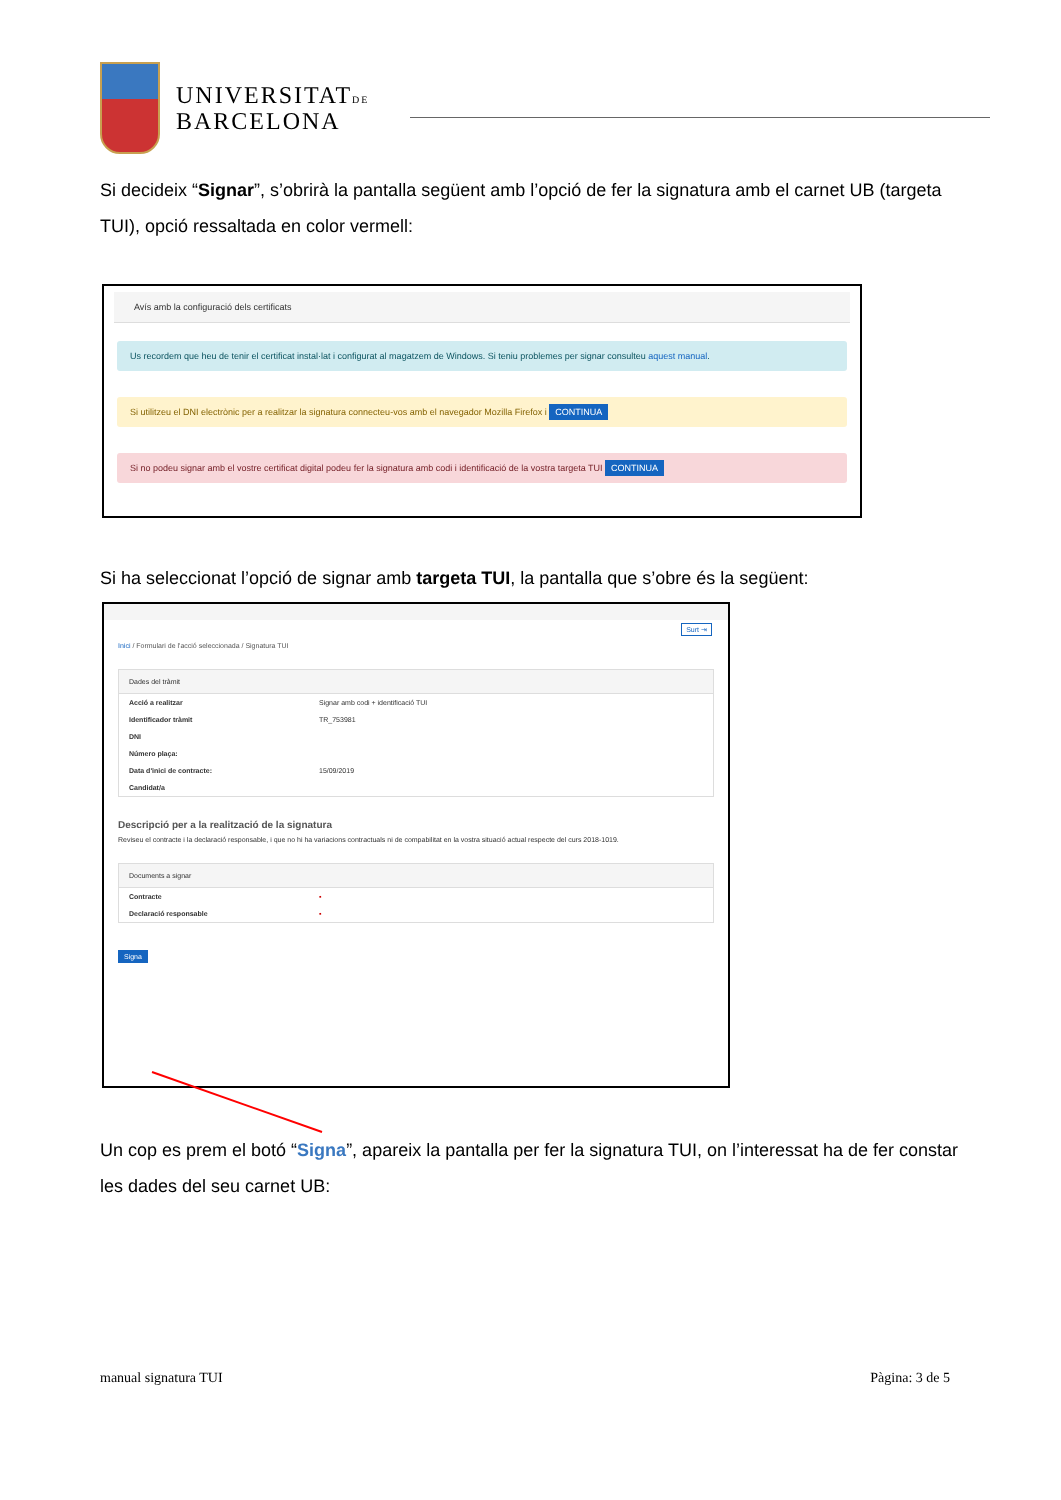UNIVERSITATDE
BARCELONA
Si decideix “Signar”, s’obrirà la pantalla següent amb l’opció de fer la signatura amb el carnet UB (targeta TUI), opció ressaltada en color vermell:
Avís amb la configuració dels certificats
Us recordem que heu de tenir el certificat instal·lat i configurat al magatzem de Windows. Si teniu problemes per signar consulteu aquest manual.
Si utilitzeu el DNI electrònic per a realitzar la signatura connecteu-vos amb el navegador Mozilla Firefox i CONTINUA
Si no podeu signar amb el vostre certificat digital podeu fer la signatura amb codi i identificació de la vostra targeta TUI CONTINUA
Si ha seleccionat l’opció de signar amb targeta TUI, la pantalla que s’obre és la següent:
Surt ⇥
Inici / Formulari de l'acció seleccionada / Signatura TUI
Dades del tràmit
Acció a realitzar Signar amb codi + identificació TUI
Identificador tràmit TR_753981
DNI
Número plaça:
Data d'inici de contracte: 15/09/2019
Candidat/a
Descripció per a la realització de la signatura
Reviseu el contracte i la declaració responsable, i que no hi ha variacions contractuals ni de compabilitat en la vostra situació actual respecte del curs 2018-1019.
Documents a signar
Contracte ▪
Declaració responsable ▪
Signa
Un cop es prem el botó “Signa”, apareix la pantalla per fer la signatura TUI, on l’interessat ha de fer constar les dades del seu carnet UB:
manual signatura TUI Pàgina: 3 de 5